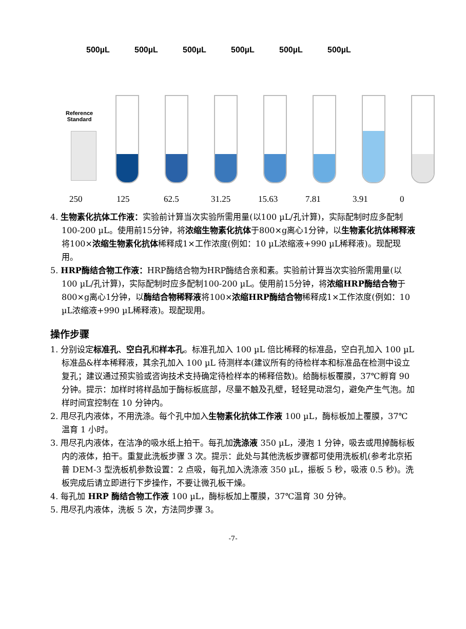500µL 500µL 500µL 500µL 500µL 500µL
Reference
Standard
250 125 62.5 31.25 15.63 7.81 3.91 0
4. 生物素化抗体工作液：实验前计算当次实验所需用量(以100 µL/孔计算)，实际配制时应多配制100-200 µL。使用前15分钟，将浓缩生物素化抗体于800×g离心1分钟，以生物素化抗体稀释液将100×浓缩生物素化抗体稀释成1×工作浓度(例如：10 µL浓缩液+990 µL稀释液)。现配现用。
5. HRP酶结合物工作液：HRP酶结合物为HRP酶结合亲和素。实验前计算当次实验所需用量(以100 µL/孔计算)，实际配制时应多配制100-200 µL。使用前15分钟，将浓缩HRP酶结合物于800×g离心1分钟，以酶结合物稀释液将100×浓缩HRP酶结合物稀释成1×工作浓度(例如：10 µL浓缩液+990 µL稀释液)。现配现用。
操作步骤
1. 分别设定标准孔、空白孔和样本孔。标准孔加入 100 µL 倍比稀释的标准品，空白孔加入 100 µL 标准品&样本稀释液，其余孔加入 100 µL 待测样本(建议所有的待检样本和标准品在检测中设立复孔；建议通过预实验或咨询技术支持确定待检样本的稀释倍数)。给酶标板覆膜，37℃孵育 90 分钟。提示：加样时将样品加于酶标板底部，尽量不触及孔壁，轻轻晃动混匀，避免产生气泡。加样时间宜控制在 10 分钟内。
2. 甩尽孔内液体，不用洗涤。每个孔中加入生物素化抗体工作液 100 µL，酶标板加上覆膜，37℃温育 1 小时。
3. 甩尽孔内液体，在洁净的吸水纸上拍干。每孔加洗涤液 350 µL，浸泡 1 分钟，吸去或甩掉酶标板内的液体，拍干。重复此洗板步骤 3 次。提示：此处与其他洗板步骤都可使用洗板机(参考北京拓普 DEM-3 型洗板机参数设置：2 点吸，每孔加入洗涤液 350 µL，振板 5 秒，吸液 0.5 秒)。洗板完成后请立即进行下步操作，不要让微孔板干燥。
4. 每孔加 HRP 酶结合物工作液 100 µL，酶标板加上覆膜，37℃温育 30 分钟。
5. 甩尽孔内液体，洗板 5 次，方法同步骤 3。
-7-